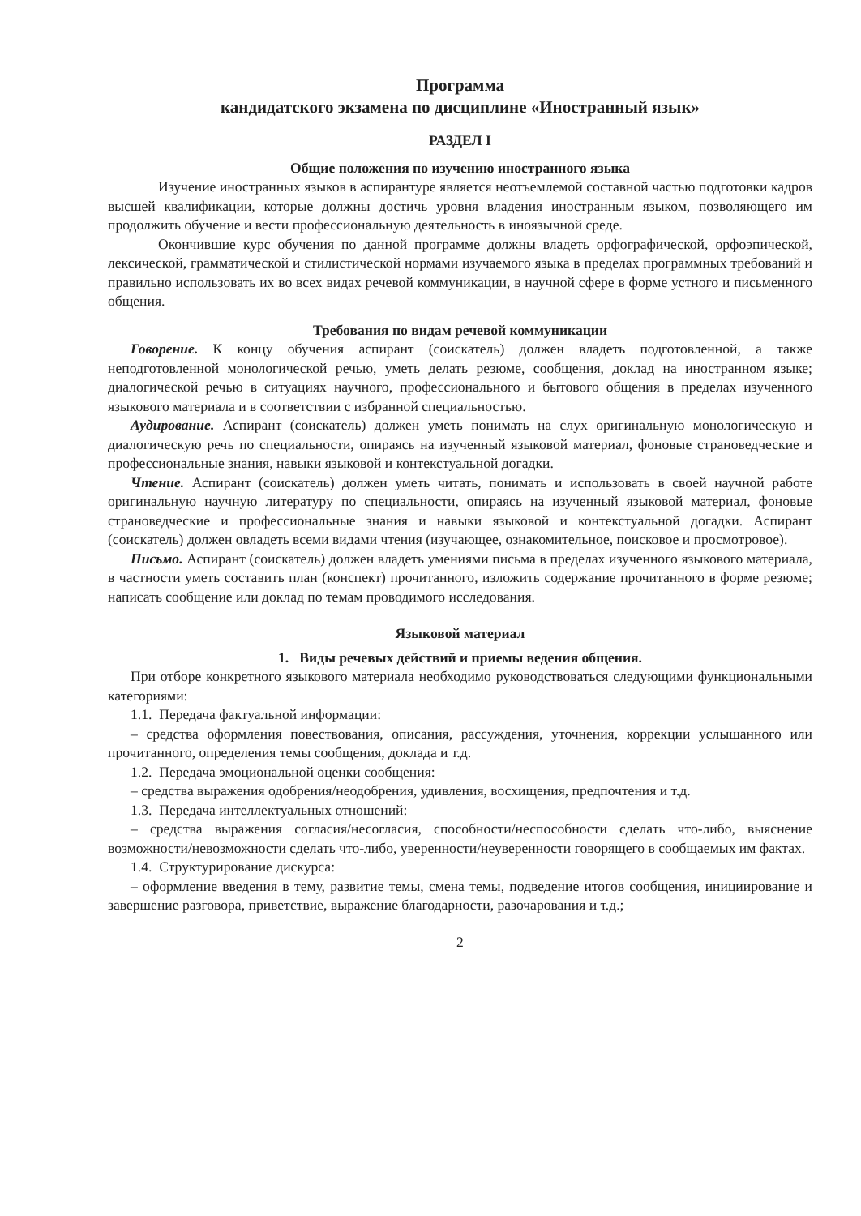Программа
кандидатского экзамена по дисциплине «Иностранный язык»
РАЗДЕЛ I
Общие положения по изучению иностранного языка
Изучение иностранных языков в аспирантуре является неотъемлемой составной частью подготовки кадров высшей квалификации, которые должны достичь уровня владения иностранным языком, позволяющего им продолжить обучение и вести профессиональную деятельность в иноязычной среде.
Окончившие курс обучения по данной программе должны владеть орфографической, орфоэпической, лексической, грамматической и стилистической нормами изучаемого языка в пределах программных требований и правильно использовать их во всех видах речевой коммуникации, в научной сфере в форме устного и письменного общения.
Требования по видам речевой коммуникации
Говорение. К концу обучения аспирант (соискатель) должен владеть подготовленной, а также неподготовленной монологической речью, уметь делать резюме, сообщения, доклад на иностранном языке; диалогической речью в ситуациях научного, профессионального и бытового общения в пределах изученного языкового материала и в соответствии с избранной специальностью.
Аудирование. Аспирант (соискатель) должен уметь понимать на слух оригинальную монологическую и диалогическую речь по специальности, опираясь на изученный языковой материал, фоновые страноведческие и профессиональные знания, навыки языковой и контекстуальной догадки.
Чтение. Аспирант (соискатель) должен уметь читать, понимать и использовать в своей научной работе оригинальную научную литературу по специальности, опираясь на изученный языковой материал, фоновые страноведческие и профессиональные знания и навыки языковой и контекстуальной догадки. Аспирант (соискатель) должен овладеть всеми видами чтения (изучающее, ознакомительное, поисковое и просмотровое).
Письмо. Аспирант (соискатель) должен владеть умениями письма в пределах изученного языкового материала, в частности уметь составить план (конспект) прочитанного, изложить содержание прочитанного в форме резюме; написать сообщение или доклад по темам проводимого исследования.
Языковой материал
1. Виды речевых действий и приемы ведения общения.
При отборе конкретного языкового материала необходимо руководствоваться следующими функциональными категориями:
1.1. Передача фактуальной информации:
– средства оформления повествования, описания, рассуждения, уточнения, коррекции услышанного или прочитанного, определения темы сообщения, доклада и т.д.
1.2. Передача эмоциональной оценки сообщения:
– средства выражения одобрения/неодобрения, удивления, восхищения, предпочтения и т.д.
1.3. Передача интеллектуальных отношений:
– средства выражения согласия/несогласия, способности/неспособности сделать что-либо, выяснение возможности/невозможности сделать что-либо, уверенности/неуверенности говорящего в сообщаемых им фактах.
1.4. Структурирование дискурса:
– оформление введения в тему, развитие темы, смена темы, подведение итогов сообщения, инициирование и завершение разговора, приветствие, выражение благодарности, разочарования и т.д.;
2